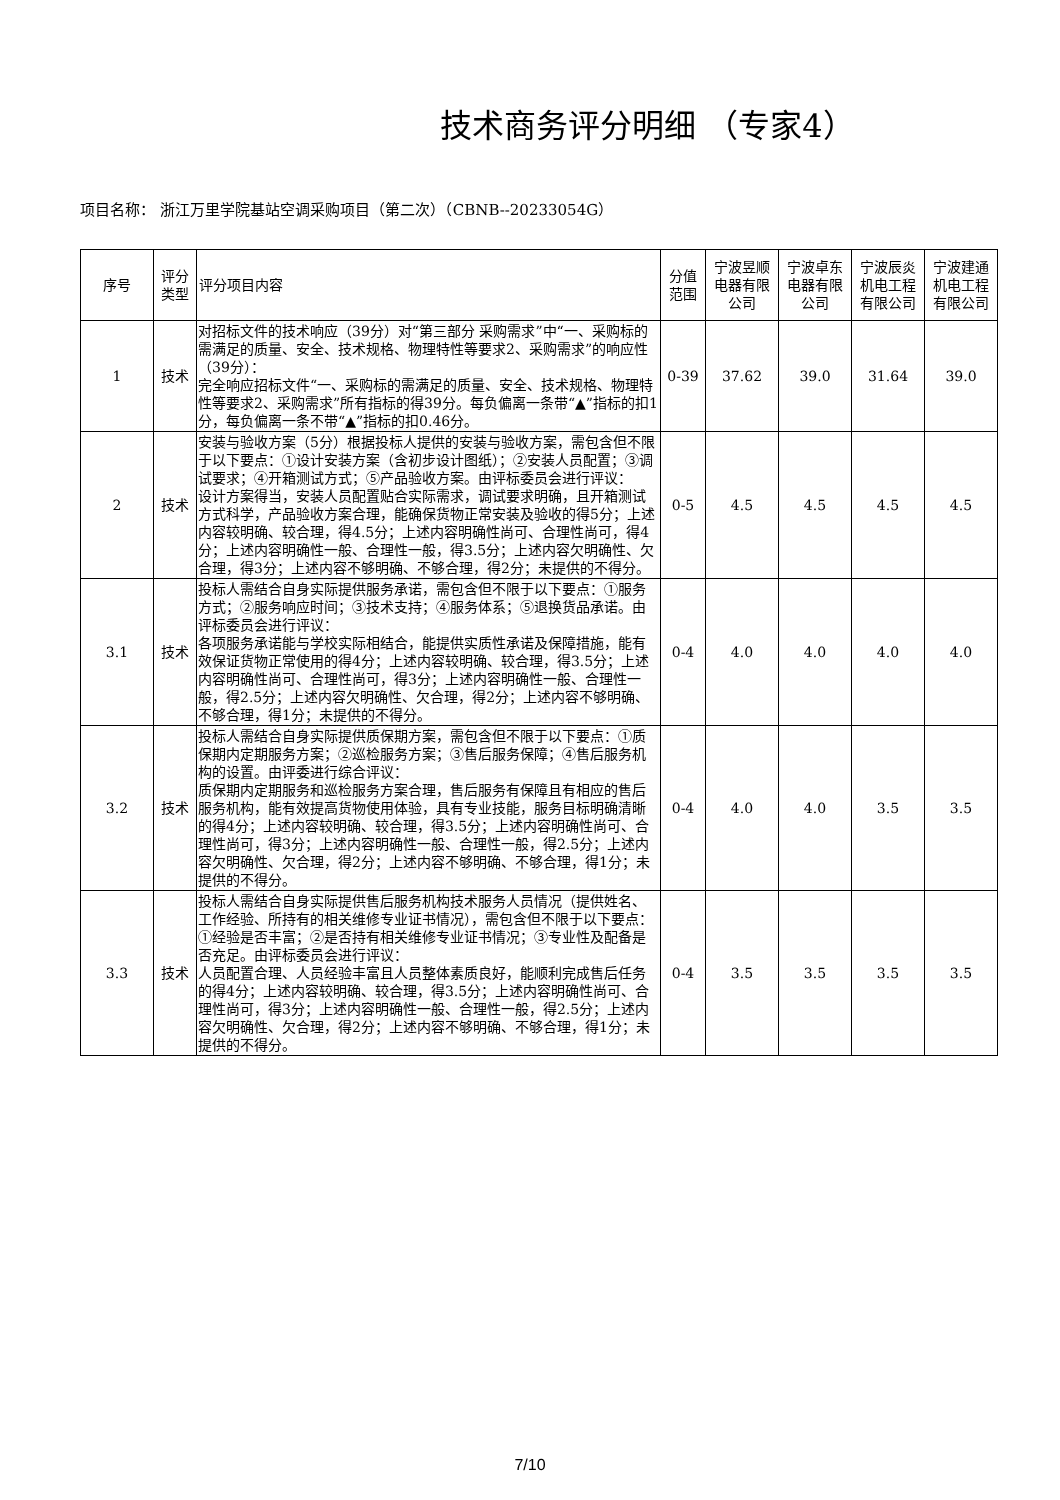技术商务评分明细 （专家4）
项目名称： 浙江万里学院基站空调采购项目（第二次）（CBNB--20233054G）
| 序号 | 评分类型 | 评分项目内容 | 分值范围 | 宁波昱顺电器有限公司 | 宁波卓东电器有限公司 | 宁波辰炎机电工程有限公司 | 宁波建通机电工程有限公司 |
| --- | --- | --- | --- | --- | --- | --- | --- |
| 1 | 技术 | 对招标文件的技术响应（39分）对“第三部分 采购需求”中“一、采购标的需满足的质量、安全、技术规格、物理特性等要求2、采购需求”的响应性（39分）： 完全响应招标文件“一、采购标的需满足的质量、安全、技术规格、物理特性等要求2、采购需求”所有指标的得39分。每负偏离一条带“▲”指标的扣1分，每负偏离一条不带“▲”指标的扣0.46分。 | 0-39 | 37.62 | 39.0 | 31.64 | 39.0 |
| 2 | 技术 | 安装与验收方案（5分）根据投标人提供的安装与验收方案，需包含但不限于以下要点：①设计安装方案（含初步设计图纸）；②安装人员配置；③调试要求；④开箱测试方式；⑤产品验收方案。由评标委员会进行评议： 设计方案得当，安装人员配置贴合实际需求，调试要求明确，且开箱测试方式科学，产品验收方案合理，能确保货物正常安装及验收的得5分；上述内容较明确、较合理，得4.5分；上述内容明确性尚可、合理性尚可，得4分；上述内容明确性一般、合理性一般，得3.5分；上述内容欠明确性、欠合理，得3分；上述内容不够明确、不够合理，得2分；未提供的不得分。 | 0-5 | 4.5 | 4.5 | 4.5 | 4.5 |
| 3.1 | 技术 | 投标人需结合自身实际提供服务承诺，需包含但不限于以下要点：①服务方式；②服务响应时间；③技术支持；④服务体系；⑤退换货品承诺。由评标委员会进行评议： 各项服务承诺能与学校实际相结合，能提供实质性承诺及保障措施，能有效保证货物正常使用的得4分；上述内容较明确、较合理，得3.5分；上述内容明确性尚可、合理性尚可，得3分；上述内容明确性一般、合理性一般，得2.5分；上述内容欠明确性、欠合理，得2分；上述内容不够明确、不够合理，得1分；未提供的不得分。 | 0-4 | 4.0 | 4.0 | 4.0 | 4.0 |
| 3.2 | 技术 | 投标人需结合自身实际提供质保期方案，需包含但不限于以下要点：①质保期内定期服务方案；②巡检服务方案；③售后服务保障；④售后服务机构的设置。由评委进行综合评议： 质保期内定期服务和巡检服务方案合理，售后服务有保障且有相应的售后服务机构，能有效提高货物使用体验，具有专业技能，服务目标明确清晰的得4分；上述内容较明确、较合理，得3.5分；上述内容明确性尚可、合理性尚可，得3分；上述内容明确性一般、合理性一般，得2.5分；上述内容欠明确性、欠合理，得2分；上述内容不够明确、不够合理，得1分；未提供的不得分。 | 0-4 | 4.0 | 4.0 | 3.5 | 3.5 |
| 3.3 | 技术 | 投标人需结合自身实际提供售后服务机构技术服务人员情况（提供姓名、工作经验、所持有的相关维修专业证书情况），需包含但不限于以下要点：①经验是否丰富；②是否持有相关维修专业证书情况；③专业性及配备是否充足。由评标委员会进行评议： 人员配置合理、人员经验丰富且人员整体素质良好，能顺利完成售后任务的得4分；上述内容较明确、较合理，得3.5分；上述内容明确性尚可、合理性尚可，得3分；上述内容明确性一般、合理性一般，得2.5分；上述内容欠明确性、欠合理，得2分；上述内容不够明确、不够合理，得1分；未提供的不得分。 | 0-4 | 3.5 | 3.5 | 3.5 | 3.5 |
7/10